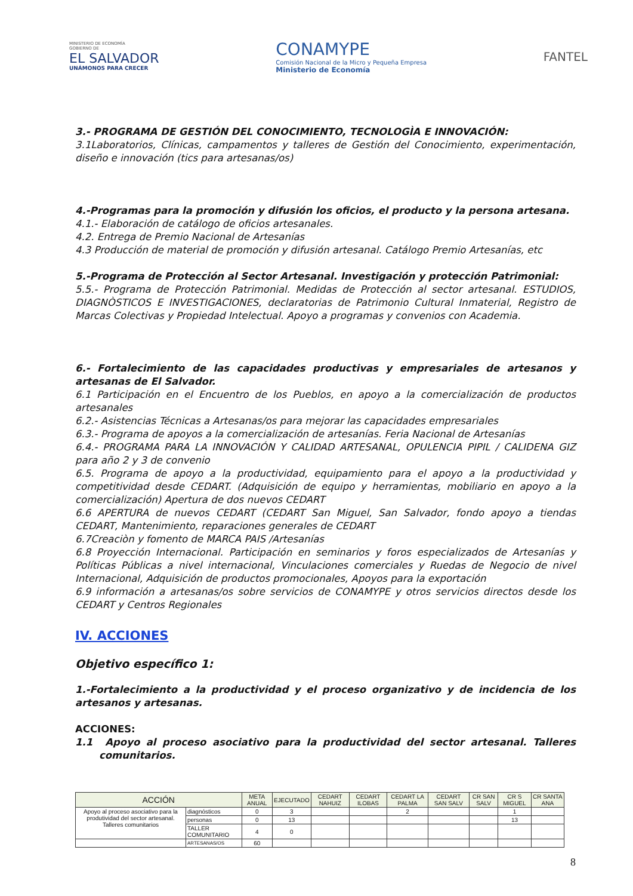MINISTERIO DE ECONOMÍA
GOBIERNO DE
EL SALVADOR
UNÁMONOS PARA CRECER
CONAMYPE
Comisión Nacional de la Micro y Pequeña Empresa
Ministerio de Economía
FANTEL
3.- PROGRAMA DE GESTIÓN DEL CONOCIMIENTO, TECNOLOGÌA E INNOVACIÓN:
3.1Laboratorios, Clínicas, campamentos y talleres de Gestión del Conocimiento, experimentación, diseño e innovación (tics para artesanas/os)
4.-Programas para la promoción y difusión los oficios, el producto y la persona artesana.
4.1.- Elaboración de catálogo de oficios artesanales.
4.2. Entrega de Premio Nacional de Artesanías
4.3 Producción de material de promoción y difusión artesanal. Catálogo Premio Artesanías, etc
5.-Programa de Protección al Sector Artesanal. Investigación y protección Patrimonial:
5.5.- Programa de Protección Patrimonial. Medidas de Protección al sector artesanal. ESTUDIOS, DIAGNÒSTICOS E INVESTIGACIONES, declaratorias de Patrimonio Cultural Inmaterial, Registro de Marcas Colectivas y Propiedad Intelectual. Apoyo a programas y convenios con Academia.
6.- Fortalecimiento de las capacidades productivas y empresariales de artesanos y artesanas de El Salvador.
6.1 Participación en el Encuentro de los Pueblos, en apoyo a la comercialización de productos artesanales
6.2.- Asistencias Técnicas a Artesanas/os para mejorar las capacidades empresariales
6.3.- Programa de apoyos a la comercialización de artesanías. Feria Nacional de Artesanías
6.4.- PROGRAMA PARA LA INNOVACIÓN Y CALIDAD ARTESANAL, OPULENCIA PIPIL / CALIDENA GIZ para año 2 y 3 de convenio
6.5. Programa de apoyo a la productividad, equipamiento para el apoyo a la productividad y competitividad desde CEDART. (Adquisición de equipo y herramientas, mobiliario en apoyo a la comercialización) Apertura de dos nuevos CEDART
6.6 APERTURA de nuevos CEDART (CEDART San Miguel, San Salvador, fondo apoyo a tiendas CEDART, Mantenimiento, reparaciones generales de CEDART
6.7Creaciòn y fomento de MARCA PAIS /Artesanías
6.8 Proyección Internacional. Participación en seminarios y foros especializados de Artesanías y Políticas Públicas a nivel internacional, Vinculaciones comerciales y Ruedas de Negocio de nivel Internacional, Adquisición de productos promocionales, Apoyos para la exportación
6.9 información a artesanas/os sobre servicios de CONAMYPE y otros servicios directos desde los CEDART y Centros Regionales
IV. ACCIONES
Objetivo específico 1:
1.-Fortalecimiento a la productividad y el proceso organizativo y de incidencia de los artesanos y artesanas.
ACCIONES:
1.1 Apoyo al proceso asociativo para la productividad del sector artesanal. Talleres comunitarios.
| ACCIÓN | | META ANUAL | EJECUTADO | CEDART NAHUIZ | CEDART ILOBAS | CEDART LA PALMA | CEDART SAN SALV | CR SAN SALV | CR S MIGUEL | CR SANTA ANA |
| --- | --- | --- | --- | --- | --- | --- | --- | --- | --- | --- |
| Apoyo al proceso asociativo para la produtividad del sector artesanal. Talleres comunitarios | diagnósticos | 0 | 3 | | | 2 | | | 1 | |
| | personas | 0 | 13 | | | | | | 13 | |
| | TALLER COMUNITARIO | 4 | 0 | | | | | | | |
| | ARTESANAS/OS | 60 | | | | | | | | |
8